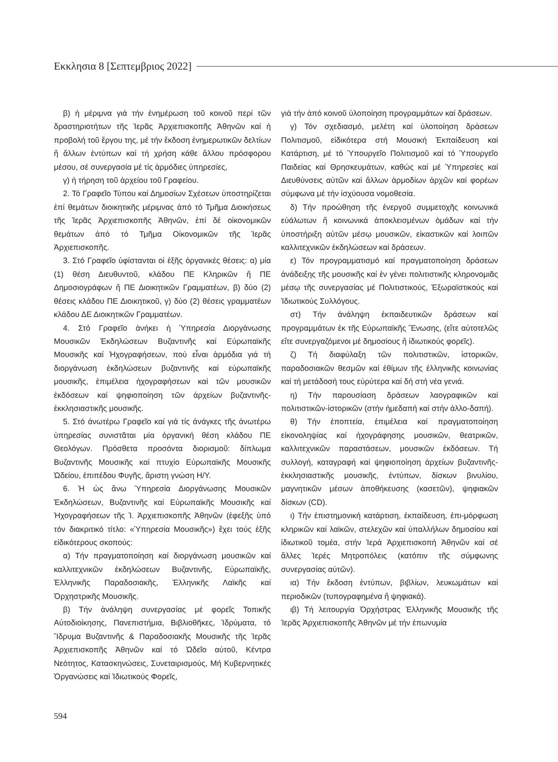Εκκλησια 8 [Σεπτεμβριος 2022]
β) ἡ μέριμνα γιά τήν ἐνημέρωση τοῦ κοινοῦ περί τῶν δραστηριοτήτων τῆς Ἱερᾶς Ἀρχιεπισκοπῆς Ἀθηνῶν καί ἡ προβολή τοῦ ἔργου της, μέ τήν ἔκδοση ἐνημερωτικῶν δελτίων ἤ ἄλλων ἐντύπων καί τή χρήση κάθε ἄλλου πρόσφορου μέσου, σέ συνεργασία μέ τίς ἁρμόδιες ὑπηρεσίες,
γ) ἡ τήρηση τοῦ ἀρχείου τοῦ Γραφείου.
2. Τό Γραφεῖο Τύπου καί Δημοσίων Σχέσεων ὑποστηρίζεται ἐπί θεμάτων διοικητικῆς μέριμνας ἀπό τό Τμῆμα Διοικήσεως τῆς Ἱερᾶς Ἀρχιεπισκοπῆς Ἀθηνῶν, ἐπί δέ οἰκονομικῶν θεμάτων ἀπό τό Τμῆμα Οἰκονομικῶν τῆς Ἱερᾶς Ἀρχιεπισκοπῆς.
3. Στό Γραφεῖο ὑφίστανται οἱ ἑξῆς ὀργανικές θέσεις: α) μία (1) θέση Διευθυντοῦ, κλάδου ΠΕ Κληρικῶν ἤ ΠΕ Δημοσιογράφων ἤ ΠΕ Διοικητικῶν Γραμματέων, β) δύο (2) θέσεις κλάδου ΠΕ Διοικητικοῦ, γ) δύο (2) θέσεις γραμματέων κλάδου ΔΕ Διοικητικῶν Γραμματέων.
4. Στό Γραφεῖο ἀνήκει ἡ Ὑπηρεσία Διοργάνωσης Μουσικῶν Ἐκδηλώσεων Βυζαντινῆς καί Εὐρωπαϊκῆς Μουσικῆς καί Ἠχογραφήσεων, πού εἶναι ἁρμόδια γιά τή διοργάνωση ἐκδηλώσεων βυζαντινῆς καί εὐρωπαϊκῆς μουσικῆς, ἐπιμέλεια ἠχογραφήσεων καί τῶν μουσικῶν ἐκδόσεων καί ψηφιοποίηση τῶν ἀρχείων βυζαντινῆς-ἐκκλησιαστικῆς μουσικῆς.
5. Στό ἀνωτέρω Γραφεῖο καί γιά τίς ἀνάγκες τῆς ἀνωτέρω ὑπηρεσίας συνιστᾶται μία ὀργανική θέση κλάδου ΠΕ Θεολόγων. Πρόσθετα προσόντα διορισμοῦ: δίπλωμα Βυζαντινῆς Μουσικῆς καί πτυχίο Εὐρωπαϊκῆς Μουσικῆς Ὠδείου, ἐπιπέδου Φυγῆς, ἄριστη γνώση Η/Υ.
6. Ἡ ὡς ἄνω Ὑπηρεσία Διοργάνωσης Μουσικῶν Ἐκδηλώσεων, Βυζαντινῆς καί Εὐρωπαϊκῆς Μουσικῆς καί Ἠχογραφήσεων τῆς Ἱ. Ἀρχιεπισκοπῆς Ἀθηνῶν (ἐφεξῆς ὑπό τόν διακριτικό τίτλο: «Ὑπηρεσία Μουσικῆς») ἔχει τούς ἑξῆς εἰδικότερους σκοπούς:
α) Τήν πραγματοποίηση καί διοργάνωση μουσικῶν καί καλλιτεχνικῶν ἐκδηλώσεων Βυζαντινῆς, Εὐρωπαϊκῆς, Ἑλληνικῆς Παραδοσιακῆς, Ἑλληνικῆς Λαϊκῆς καί Ὀρχηστρικῆς Μουσικῆς.
β) Τήν ἀνάληψη συνεργασίας μέ φορεῖς Τοπικῆς Αὐτοδιοίκησης, Πανεπιστήμια, Βιβλιοθῆκες, Ἱδρύματα, τό Ἵδρυμα Βυζαντινῆς & Παραδοσιακῆς Μουσικῆς τῆς Ἱερᾶς Ἀρχιεπισκοπῆς Ἀθηνῶν καί τό Ὠδεῖο αὐτοῦ, Κέντρα Νεότητος, Κατασκηνώσεις, Συνεταιρισμούς, Μή Κυβερνητικές Ὀργανώσεις καί Ἰδιωτικούς Φορεῖς,
γιά τήν ἀπό κοινοῦ ὑλοποίηση προγραμμάτων καί δράσεων.
γ) Τόν σχεδιασμό, μελέτη καί ὑλοποίηση δράσεων Πολιτισμοῦ, εἰδικότερα στή Μουσική Ἐκπαίδευση καί Κατάρτιση, μέ τό Ὑπουργεῖο Πολιτισμοῦ καί τό Ὑπουργεῖο Παιδείας καί Θρησκευμάτων, καθώς καί μέ Ὑπηρεσίες καί Διευθύνσεις αὐτῶν καί ἄλλων ἁρμοδίων ἀρχῶν καί φορέων σύμφωνα μέ τήν ἰσχύουσα νομοθεσία.
δ) Τήν προώθηση τῆς ἐνεργοῦ συμμετοχῆς κοινωνικά εὐάλωτων ἤ κοινωνικά ἀποκλεισμένων ὁμάδων καί τήν ὑποστήριξη αὐτῶν μέσῳ μουσικῶν, εἰκαστικῶν καί λοιπῶν καλλιτεχνικῶν ἐκδηλώσεων καί δράσεων.
ε) Τόν προγραμματισμό καί πραγματοποίηση δράσεων ἀνάδειξης τῆς μουσικῆς καί ἐν γένει πολιτιστικῆς κληρονομιᾶς μέσῳ τῆς συνεργασίας μέ Πολιτιστικούς, Ἐξωραϊστικούς καί Ἰδιωτικούς Συλλόγους.
στ) Τήν ἀνάληψη ἐκπαιδευτικῶν δράσεων καί προγραμμάτων ἐκ τῆς Εὐρωπαϊκῆς Ἕνωσης, (εἴτε αὐτοτελῶς εἴτε συνεργαζόμενοι μέ δημοσίους ἤ ἰδιωτικούς φορεῖς).
ζ) Τή διαφύλαξη τῶν πολιτιστικῶν, ἱστορικῶν, παραδοσιακῶν θεσμῶν καί ἐθίμων τῆς ἑλληνικῆς κοινωνίας καί τή μετάδοσή τους εὐρύτερα καί δή στή νέα γενιά.
η) Τήν παρουσίαση δράσεων λαογραφικῶν καί πολιτιστικῶν-ἱστορικῶν (στήν ἡμεδαπή καί στήν ἀλλο-δαπή).
θ) Τήν ἐποπτεία, ἐπιμέλεια καί πραγματοποίηση εἰκονοληψίας καί ἠχογράφησης μουσικῶν, θεατρικῶν, καλλιτεχνικῶν παραστάσεων, μουσικῶν ἐκδόσεων. Τή συλλογή, καταγραφή καί ψηφιοποίηση ἀρχείων βυζαντινῆς-ἐκκλησιαστικῆς μουσικῆς, ἐντύπων, δίσκων βινυλίου, μαγνητικῶν μέσων ἀποθήκευσης (κασετῶν), ψηφιακῶν δίσκων (CD).
ι) Τήν ἐπιστημονική κατάρτιση, ἐκπαίδευση, ἐπι-μόρφωση κληρικῶν καί λαϊκῶν, στελεχῶν καί ὑπαλλήλων δημοσίου καί ἰδιωτικοῦ τομέα, στήν Ἱερά Ἀρχιεπισκοπή Ἀθηνῶν καί σέ ἄλλες Ἱερές Μητροπόλεις (κατόπιν τῆς σύμφωνης συνεργασίας αὐτῶν).
ια) Τήν ἔκδοση ἐντύπων, βιβλίων, λευκωμάτων καί περιοδικῶν (τυπογραφημένα ἤ ψηφιακά).
ιβ) Τή λειτουργία Ὀρχήστρας Ἑλληνικῆς Μουσικῆς τῆς Ἱερᾶς Ἀρχιεπισκοπῆς Ἀθηνῶν μέ τήν ἐπωνυμία
594